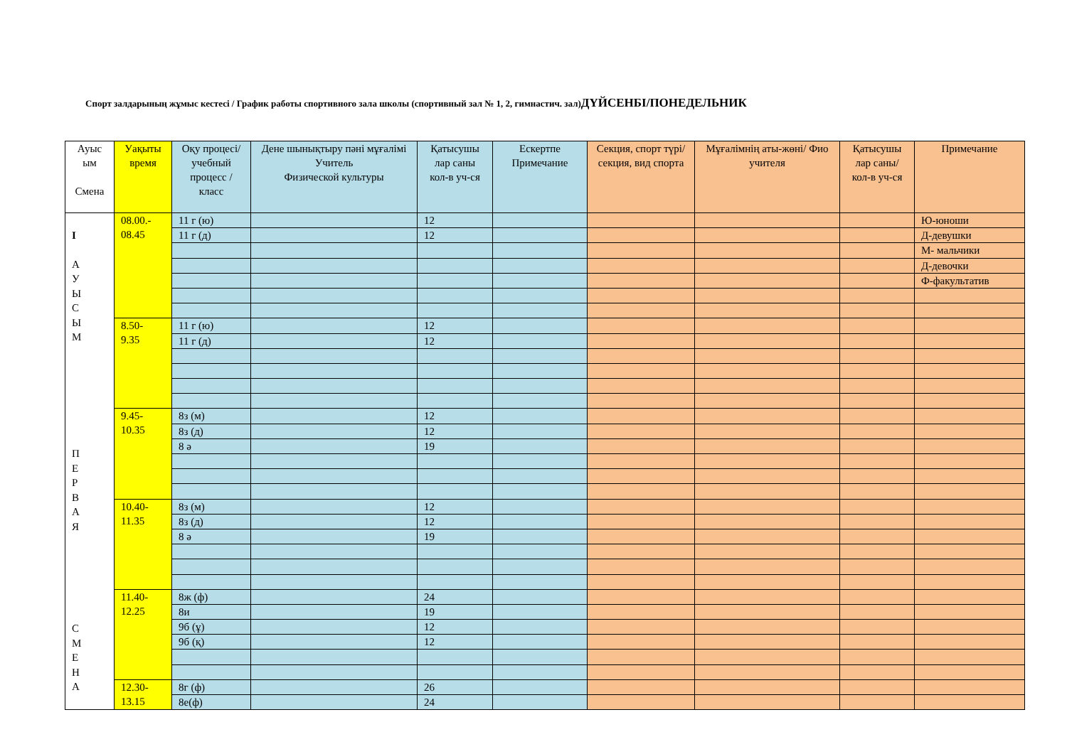Спорт залдарының жұмыс кестесі / График работы спортивного зала школы (спортивный зал № 1, 2, гимнастич. зал)ДҮЙСЕНБІ/ПОНЕДЕЛЬНИК
| Ауыс ым Смена | Уақыты время | Оқу процесі/ учебный процесс / класс | Дене шынықтыру пәні мұғалімі Учитель Физической культуры | Қатысушы лар саны кол-в уч-ся | Ескертпе Примечание | Секция, спорт түрі/ секция, вид спорта | Мұғалімнің аты-жөні/ Фио учителя | Қатысушы лар саны/ кол-в уч-ся | Примечание |
| --- | --- | --- | --- | --- | --- | --- | --- | --- | --- |
| I А У Ы С Ы М П Е Р В А Я С М Е Н А | 08.00.- 08.45 | 11 г (ю) | | 12 | | | | | Ю-юноши |
| | | 11 г (д) | | 12 | | | | | Д-девушки |
| | | | | | | | | | М- мальчики |
| | | | | | | | | | Д-девочки |
| | | | | | | | | | Ф-факультатив |
| | 8.50- 9.35 | 11 г (ю) | | 12 | | | | | |
| | | 11 г (д) | | 12 | | | | | |
| | 9.45- 10.35 | 8з (м) | | 12 | | | | | |
| | | 8з (д) | | 12 | | | | | |
| | | 8 ә | | 19 | | | | | |
| | 10.40- 11.35 | 8з (м) | | 12 | | | | | |
| | | 8з (д) | | 12 | | | | | |
| | | 8 ә | | 19 | | | | | |
| | 11.40- 12.25 | 8ж (ф) | | 24 | | | | | |
| | | 8и | | 19 | | | | | |
| | | 9б (ұ) | | 12 | | | | | |
| | | 9б (қ) | | 12 | | | | | |
| | 12.30- 13.15 | 8г (ф) | | 26 | | | | | |
| | | 8е(ф) | | 24 | | | | | |